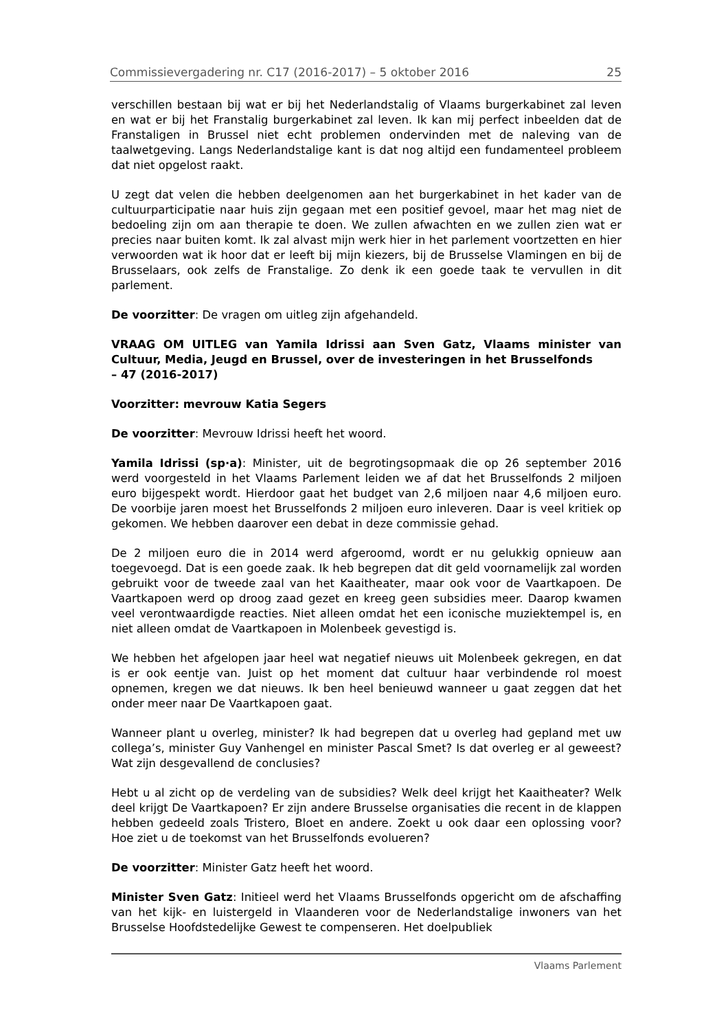Commissievergadering nr. C17 (2016-2017) – 5 oktober 2016 25
verschillen bestaan bij wat er bij het Nederlandstalig of Vlaams burgerkabinet zal leven en wat er bij het Franstalig burgerkabinet zal leven. Ik kan mij perfect inbeelden dat de Franstaligen in Brussel niet echt problemen ondervinden met de naleving van de taalwetgeving. Langs Nederlandstalige kant is dat nog altijd een fundamenteel probleem dat niet opgelost raakt.
U zegt dat velen die hebben deelgenomen aan het burgerkabinet in het kader van de cultuurparticipatie naar huis zijn gegaan met een positief gevoel, maar het mag niet de bedoeling zijn om aan therapie te doen. We zullen afwachten en we zullen zien wat er precies naar buiten komt. Ik zal alvast mijn werk hier in het parlement voortzetten en hier verwoorden wat ik hoor dat er leeft bij mijn kiezers, bij de Brusselse Vlamingen en bij de Brusselaars, ook zelfs de Franstalige. Zo denk ik een goede taak te vervullen in dit parlement.
De voorzitter: De vragen om uitleg zijn afgehandeld.
VRAAG OM UITLEG van Yamila Idrissi aan Sven Gatz, Vlaams minister van Cultuur, Media, Jeugd en Brussel, over de investeringen in het Brusselfonds
– 47 (2016-2017)
Voorzitter: mevrouw Katia Segers
De voorzitter: Mevrouw Idrissi heeft het woord.
Yamila Idrissi (sp·a): Minister, uit de begrotingsopmaak die op 26 september 2016 werd voorgesteld in het Vlaams Parlement leiden we af dat het Brusselfonds 2 miljoen euro bijgespekt wordt. Hierdoor gaat het budget van 2,6 miljoen naar 4,6 miljoen euro. De voorbije jaren moest het Brusselfonds 2 miljoen euro inleveren. Daar is veel kritiek op gekomen. We hebben daarover een debat in deze commissie gehad.
De 2 miljoen euro die in 2014 werd afgeroomd, wordt er nu gelukkig opnieuw aan toegevoegd. Dat is een goede zaak. Ik heb begrepen dat dit geld voornamelijk zal worden gebruikt voor de tweede zaal van het Kaaitheater, maar ook voor de Vaartkapoen. De Vaartkapoen werd op droog zaad gezet en kreeg geen subsidies meer. Daarop kwamen veel verontwaardigde reacties. Niet alleen omdat het een iconische muziektempel is, en niet alleen omdat de Vaartkapoen in Molenbeek gevestigd is.
We hebben het afgelopen jaar heel wat negatief nieuws uit Molenbeek gekregen, en dat is er ook eentje van. Juist op het moment dat cultuur haar verbindende rol moest opnemen, kregen we dat nieuws. Ik ben heel benieuwd wanneer u gaat zeggen dat het onder meer naar De Vaartkapoen gaat.
Wanneer plant u overleg, minister? Ik had begrepen dat u overleg had gepland met uw collega’s, minister Guy Vanhengel en minister Pascal Smet? Is dat overleg er al geweest? Wat zijn desgevallend de conclusies?
Hebt u al zicht op de verdeling van de subsidies? Welk deel krijgt het Kaaitheater? Welk deel krijgt De Vaartkapoen? Er zijn andere Brusselse organisaties die recent in de klappen hebben gedeeld zoals Tristero, Bloet en andere. Zoekt u ook daar een oplossing voor? Hoe ziet u de toekomst van het Brusselfonds evolueren?
De voorzitter: Minister Gatz heeft het woord.
Minister Sven Gatz: Initieel werd het Vlaams Brusselfonds opgericht om de afschaffing van het kijk- en luistergeld in Vlaanderen voor de Nederlandstalige inwoners van het Brusselse Hoofdstedelijke Gewest te compenseren. Het doelpubliek
Vlaams Parlement